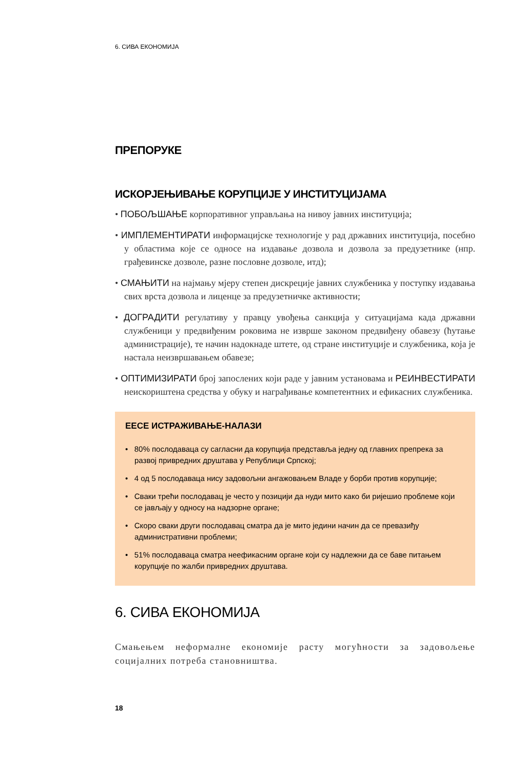6. СИВА ЕКОНОМИЈА
ПРЕПОРУКЕ
ИСКОРЈЕЊИВАЊЕ КОРУПЦИЈЕ У ИНСТИТУЦИЈАМА
• ПОБОЉШАЊЕ корпоративног управљања на нивоу јавних институција;
• ИМПЛЕМЕНТИРАТИ информацијске технологије у рад државних институција, посебно у областима које се односе на издавање дозвола и дозвола за предузетнике (нпр. грађевинске дозволе, разне пословне дозволе, итд);
• СМАЊИТИ на најмању мјеру степен дискреције јавних службеника у поступку издавања свих врста дозвола и лиценце за предузетничке активности;
• ДОГРАДИТИ регулативу у правцу увођења санкција у ситуацијама када државни службеници у предвиђеним роковима не изврше законом предвиђену обавезу (ћутање администрације), те начин надокнаде штете, од стране институције и службеника, која је настала неизвршавањем обавезе;
• ОПТИМИЗИРАТИ број запослених који раде у јавним установама и РЕИНВЕСТИРАТИ неискориштена средства у обуку и награђивање компетентних и ефикасних службеника.
ЕЕСЕ ИСТРАЖИВАЊЕ-НАЛАЗИ
• 80% послодаваца су сагласни да корупција представља једну од главних препрека за развој привредних друштава у Републици Српској;
• 4 од 5 послодаваца нису задовољни ангажовањем Владе у борби против корупције;
• Сваки трећи послодавац је често у позицији да нуди мито како би ријешио проблеме који се јављају у односу на надзорне органе;
• Скоро сваки други послодавац сматра да је мито једини начин да се превазиђу административни проблеми;
• 51% послодаваца сматра неефикасним органе који су надлежни да се баве питањем корупције по жалби привредних друштава.
6. СИВА ЕКОНОМИЈА
Смањењем неформалне економије расту могућности за задовољење социјалних потреба становништва.
18